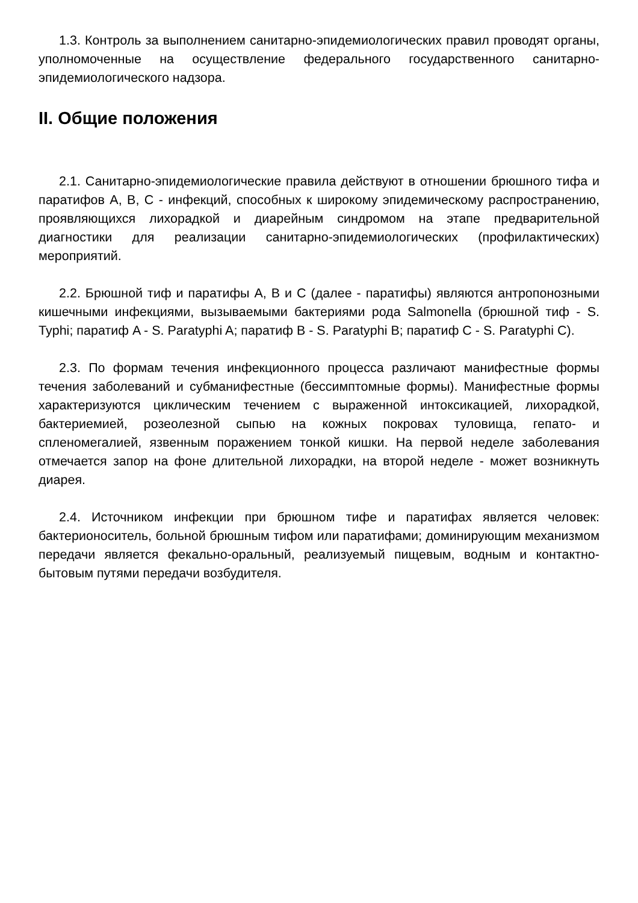1.3. Контроль за выполнением санитарно-эпидемиологических правил проводят органы, уполномоченные на осуществление федерального государственного санитарно-эпидемиологического надзора.
II. Общие положения
2.1. Санитарно-эпидемиологические правила действуют в отношении брюшного тифа и паратифов A, B, C - инфекций, способных к широкому эпидемическому распространению, проявляющихся лихорадкой и диарейным синдромом на этапе предварительной диагностики для реализации санитарно-эпидемиологических (профилактических) мероприятий.
2.2. Брюшной тиф и паратифы A, B и C (далее - паратифы) являются антропонозными кишечными инфекциями, вызываемыми бактериями рода Salmonella (брюшной тиф - S. Typhi; паратиф A - S. Paratyphi A; паратиф B - S. Paratyphi B; паратиф C - S. Paratyphi C).
2.3. По формам течения инфекционного процесса различают манифестные формы течения заболеваний и субманифестные (бессимптомные формы). Манифестные формы характеризуются циклическим течением с выраженной интоксикацией, лихорадкой, бактериемией, розеолезной сыпью на кожных покровах туловища, гепато- и спленомегалией, язвенным поражением тонкой кишки. На первой неделе заболевания отмечается запор на фоне длительной лихорадки, на второй неделе - может возникнуть диарея.
2.4. Источником инфекции при брюшном тифе и паратифах является человек: бактерионоситель, больной брюшным тифом или паратифами; доминирующим механизмом передачи является фекально-оральный, реализуемый пищевым, водным и контактно-бытовым путями передачи возбудителя.